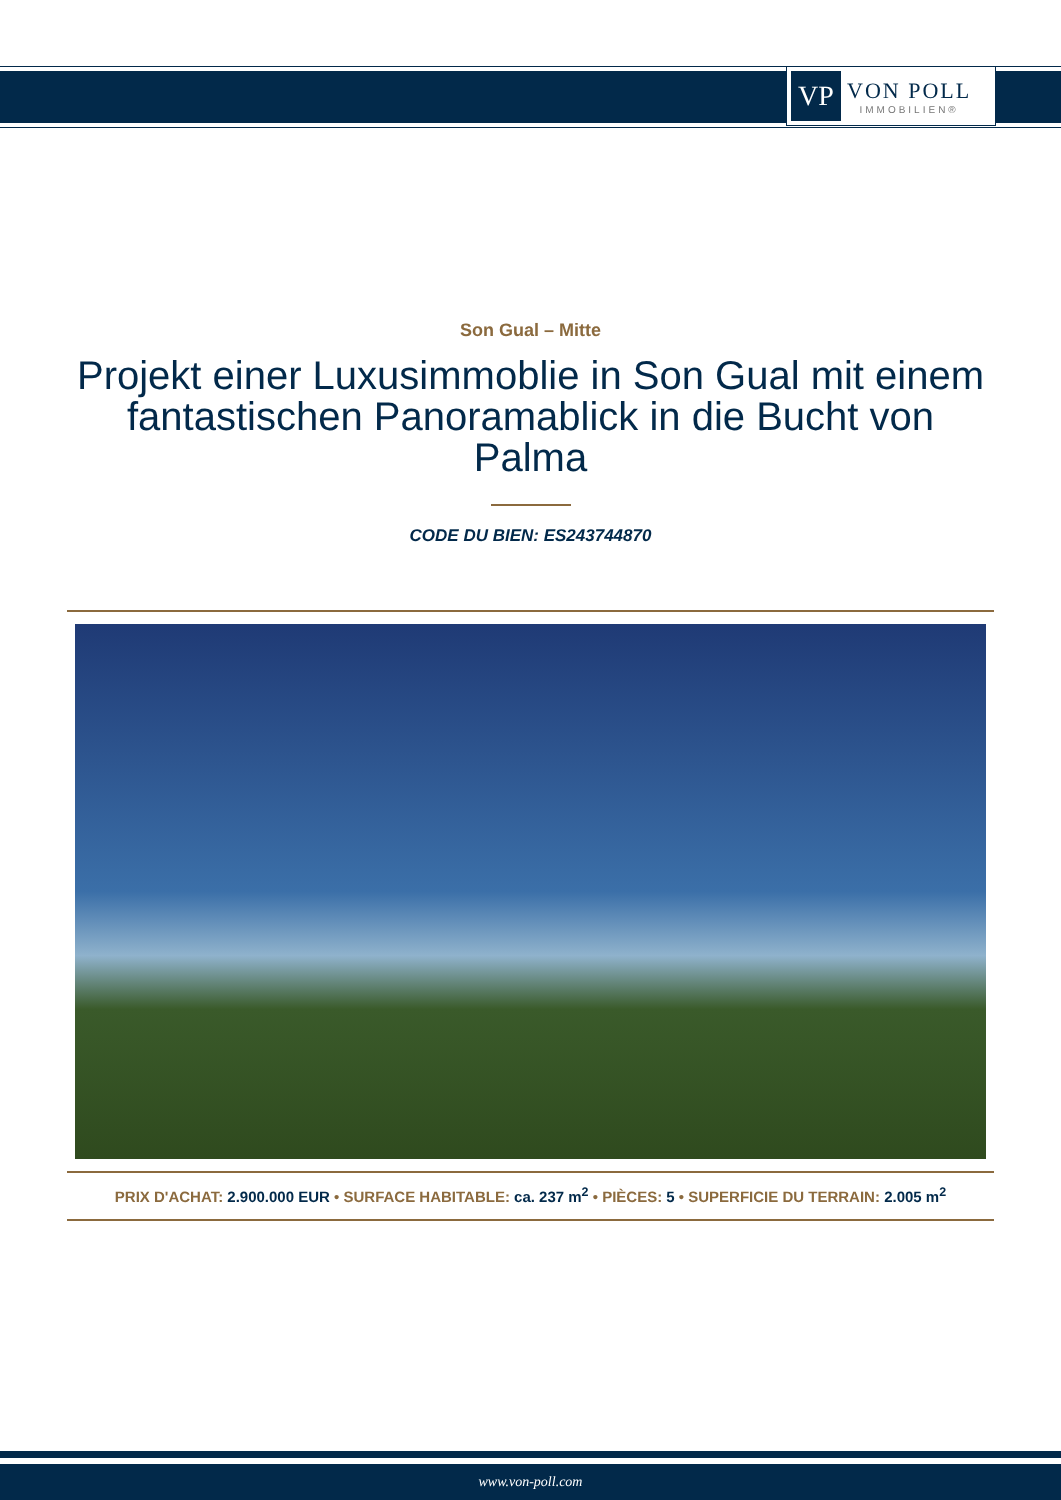VP
VON POLL
IMMOBILIEN®
Son Gual – Mitte
Projekt einer Luxusimmoblie in Son Gual mit einem fantastischen Panoramablick in die Bucht von Palma
CODE DU BIEN: ES243744870
PRIX D'ACHAT: 2.900.000 EUR • SURFACE HABITABLE: ca. 237 m<sup>2</sup> • PIÈCES: 5 • SUPERFICIE DU TERRAIN: 2.005 m<sup>2</sup>
www.von-poll.com